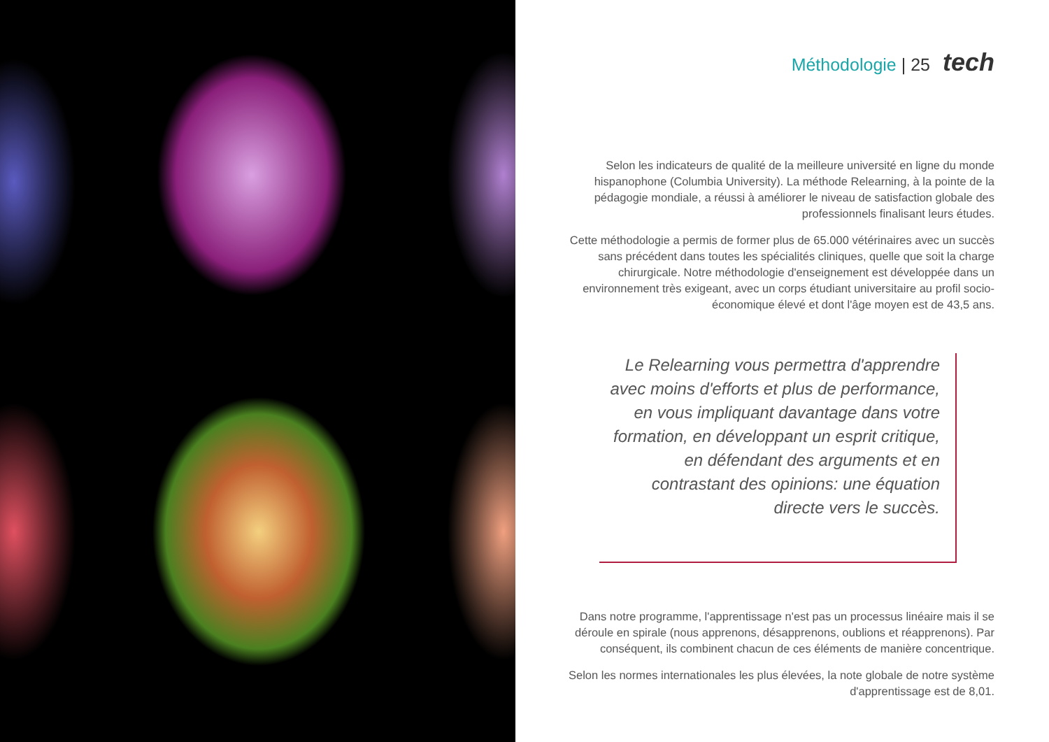Méthodologie | 25 tech
Selon les indicateurs de qualité de la meilleure université en ligne du monde hispanophone (Columbia University). La méthode Relearning, à la pointe de la pédagogie mondiale, a réussi à améliorer le niveau de satisfaction globale des professionnels finalisant leurs études.
Cette méthodologie a permis de former plus de 65.000 vétérinaires avec un succès sans précédent dans toutes les spécialités cliniques, quelle que soit la charge chirurgicale. Notre méthodologie d'enseignement est développée dans un environnement très exigeant, avec un corps étudiant universitaire au profil socio-économique élevé et dont l'âge moyen est de 43,5 ans.
Le Relearning vous permettra d'apprendre avec moins d'efforts et plus de performance, en vous impliquant davantage dans votre formation, en développant un esprit critique, en défendant des arguments et en contrastant des opinions: une équation directe vers le succès.
Dans notre programme, l'apprentissage n'est pas un processus linéaire mais il se déroule en spirale (nous apprenons, désapprenons, oublions et réapprenons). Par conséquent, ils combinent chacun de ces éléments de manière concentrique.
Selon les normes internationales les plus élevées, la note globale de notre système d'apprentissage est de 8,01.